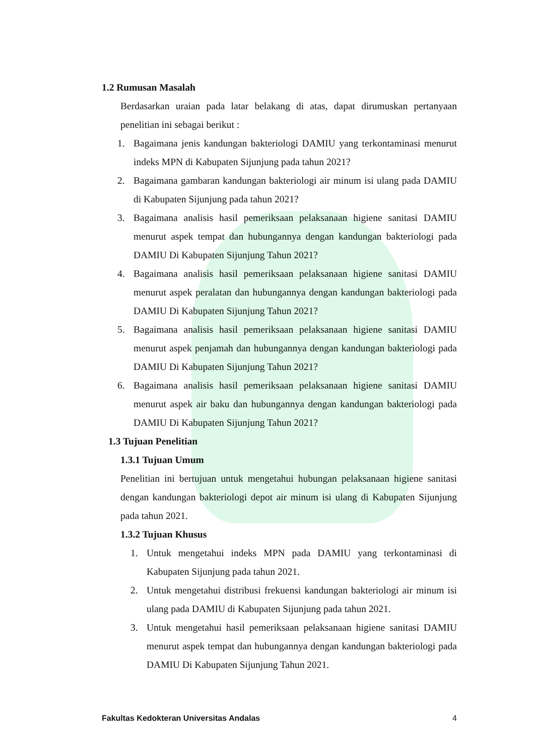1.2 Rumusan Masalah
Berdasarkan uraian pada latar belakang di atas, dapat dirumuskan pertanyaan penelitian ini sebagai berikut :
1. Bagaimana jenis kandungan bakteriologi DAMIU yang terkontaminasi menurut indeks MPN di Kabupaten Sijunjung pada tahun 2021?
2. Bagaimana gambaran kandungan bakteriologi air minum isi ulang pada DAMIU di Kabupaten Sijunjung pada tahun 2021?
3. Bagaimana analisis hasil pemeriksaan pelaksanaan higiene sanitasi DAMIU menurut aspek tempat dan hubungannya dengan kandungan bakteriologi pada DAMIU Di Kabupaten Sijunjung Tahun 2021?
4. Bagaimana analisis hasil pemeriksaan pelaksanaan higiene sanitasi DAMIU menurut aspek peralatan dan hubungannya dengan kandungan bakteriologi pada DAMIU Di Kabupaten Sijunjung Tahun 2021?
5. Bagaimana analisis hasil pemeriksaan pelaksanaan higiene sanitasi DAMIU menurut aspek penjamah dan hubungannya dengan kandungan bakteriologi pada DAMIU Di Kabupaten Sijunjung Tahun 2021?
6. Bagaimana analisis hasil pemeriksaan pelaksanaan higiene sanitasi DAMIU menurut aspek air baku dan hubungannya dengan kandungan bakteriologi pada DAMIU Di Kabupaten Sijunjung Tahun 2021?
1.3 Tujuan Penelitian
1.3.1 Tujuan Umum
Penelitian ini bertujuan untuk mengetahui hubungan pelaksanaan higiene sanitasi dengan kandungan bakteriologi depot air minum isi ulang di Kabupaten Sijunjung pada tahun 2021.
1.3.2 Tujuan Khusus
1. Untuk mengetahui indeks MPN pada DAMIU yang terkontaminasi di Kabupaten Sijunjung pada tahun 2021.
2. Untuk mengetahui distribusi frekuensi kandungan bakteriologi air minum isi ulang pada DAMIU di Kabupaten Sijunjung pada tahun 2021.
3. Untuk mengetahui hasil pemeriksaan pelaksanaan higiene sanitasi DAMIU menurut aspek tempat dan hubungannya dengan kandungan bakteriologi pada DAMIU Di Kabupaten Sijunjung Tahun 2021.
Fakultas Kedokteran Universitas Andalas 4